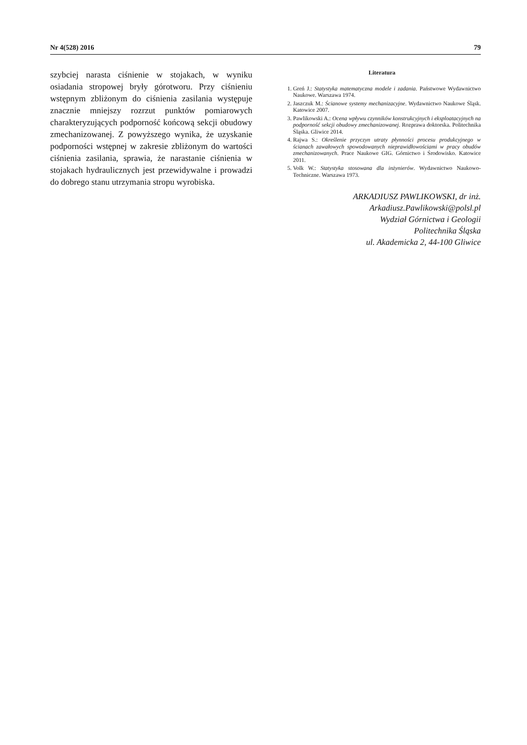Nr 4(528) 2016 79
szybciej narasta ciśnienie w stojakach, w wyniku osiadania stropowej bryły górotworu. Przy ciśnieniu wstępnym zbliżonym do ciśnienia zasilania występuje znacznie mniejszy rozrzut punktów pomiarowych charakteryzujących podporność końcową sekcji obudowy zmechanizowanej. Z powyższego wynika, że uzyskanie podporności wstępnej w zakresie zbliżonym do wartości ciśnienia zasilania, sprawia, że narastanie ciśnienia w stojakach hydraulicznych jest przewidywalne i prowadzi do dobrego stanu utrzymania stropu wyrobiska.
Literatura
1. Greń J.: Statystyka matematyczna modele i zadania. Państwowe Wydawnictwo Naukowe. Warszawa 1974.
2. Jaszczuk M.: Ścianowe systemy mechanizacyjne. Wydawnictwo Naukowe Śląsk. Katowice 2007.
3. Pawlikowski A.: Ocena wpływu czynników konstrukcyjnych i eksploatacyjnych na podporność sekcji obudowy zmechanizowanej. Rozprawa doktorska. Politechnika Śląska. Gliwice 2014.
4. Rajwa S.: Określenie przyczyn utraty płynności procesu produkcyjnego w ścianach zawałowych spowodowanych nieprawidłowościami w pracy obudów zmechanizowanych. Prace Naukowe GIG. Górnictwo i Środowisko. Katowice 2011.
5. Volk W.: Statystyka stosowana dla inżynierów. Wydawnictwo Naukowo-Techniczne. Warszawa 1973.
ARKADIUSZ PAWLIKOWSKI, dr inż.
Arkadiusz.Pawlikowski@polsl.pl
Wydział Górnictwa i Geologii
Politechnika Śląska
ul. Akademicka 2, 44-100 Gliwice